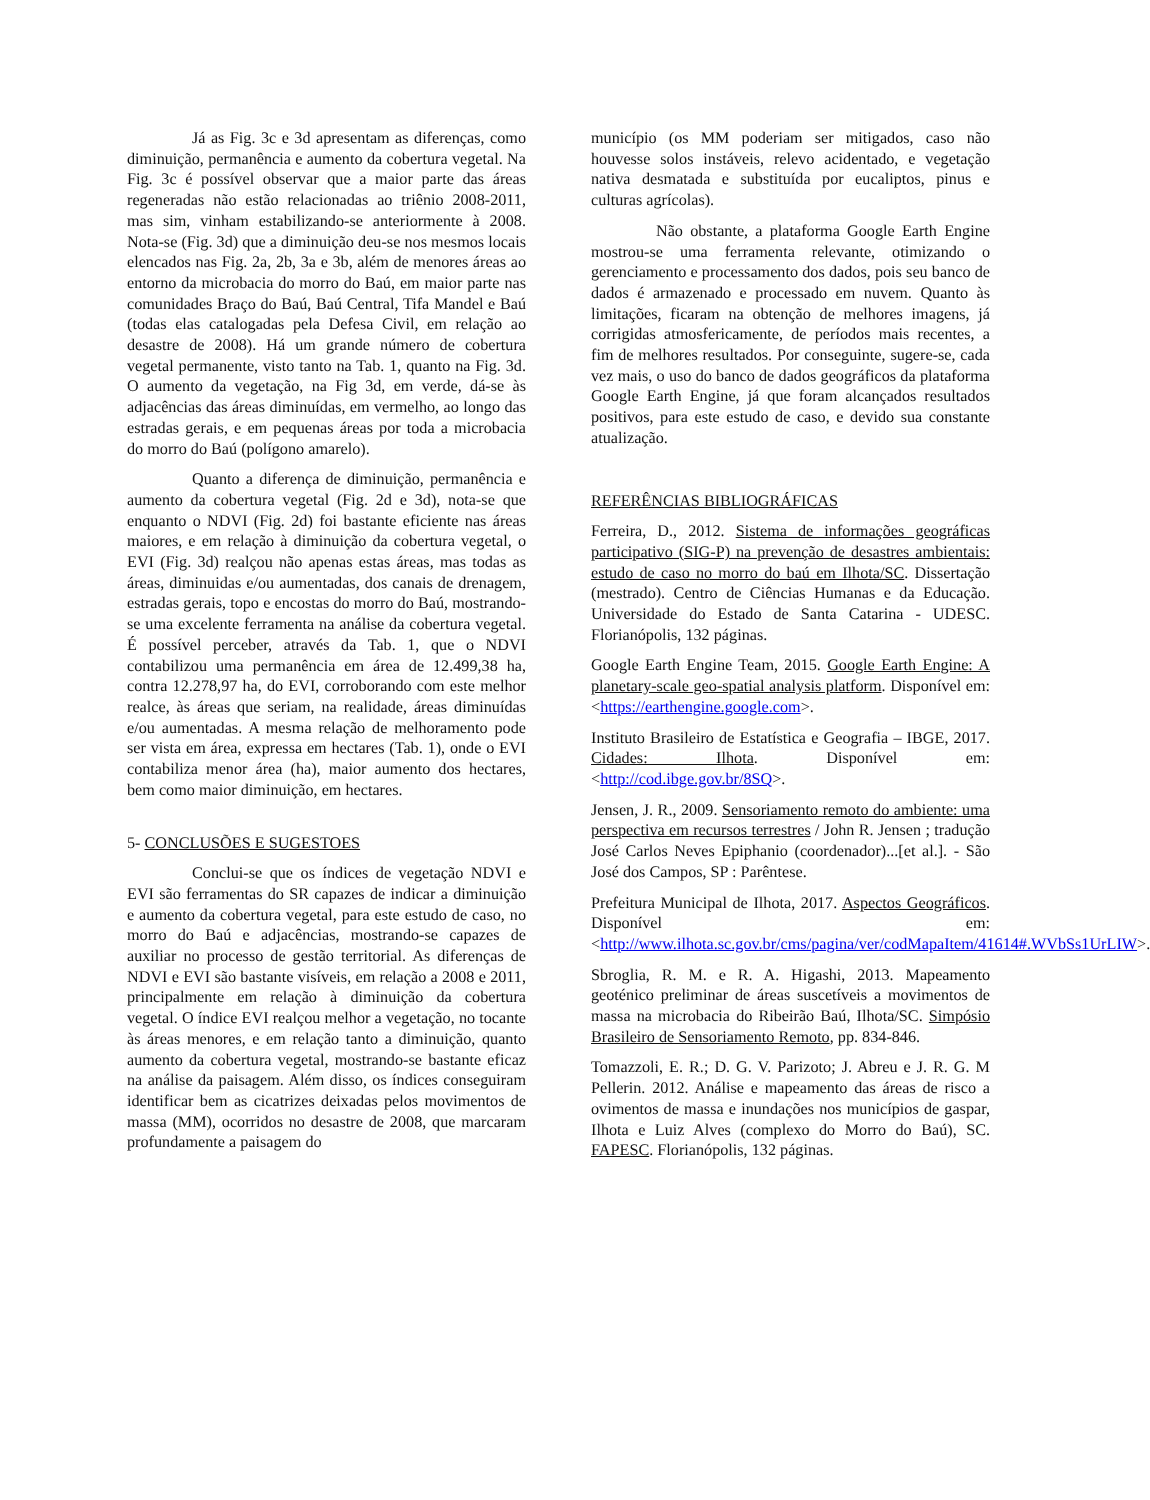Já as Fig. 3c e 3d apresentam as diferenças, como diminuição, permanência e aumento da cobertura vegetal. Na Fig. 3c é possível observar que a maior parte das áreas regeneradas não estão relacionadas ao triênio 2008-2011, mas sim, vinham estabilizando-se anteriormente à 2008. Nota-se (Fig. 3d) que a diminuição deu-se nos mesmos locais elencados nas Fig. 2a, 2b, 3a e 3b, além de menores áreas ao entorno da microbacia do morro do Baú, em maior parte nas comunidades Braço do Baú, Baú Central, Tifa Mandel e Baú (todas elas catalogadas pela Defesa Civil, em relação ao desastre de 2008). Há um grande número de cobertura vegetal permanente, visto tanto na Tab. 1, quanto na Fig. 3d. O aumento da vegetação, na Fig 3d, em verde, dá-se às adjacências das áreas diminuídas, em vermelho, ao longo das estradas gerais, e em pequenas áreas por toda a microbacia do morro do Baú (polígono amarelo).
Quanto a diferença de diminuição, permanência e aumento da cobertura vegetal (Fig. 2d e 3d), nota-se que enquanto o NDVI (Fig. 2d) foi bastante eficiente nas áreas maiores, e em relação à diminuição da cobertura vegetal, o EVI (Fig. 3d) realçou não apenas estas áreas, mas todas as áreas, diminuidas e/ou aumentadas, dos canais de drenagem, estradas gerais, topo e encostas do morro do Baú, mostrando-se uma excelente ferramenta na análise da cobertura vegetal. É possível perceber, através da Tab. 1, que o NDVI contabilizou uma permanência em área de 12.499,38 ha, contra 12.278,97 ha, do EVI, corroborando com este melhor realce, às áreas que seriam, na realidade, áreas diminuídas e/ou aumentadas. A mesma relação de melhoramento pode ser vista em área, expressa em hectares (Tab. 1), onde o EVI contabiliza menor área (ha), maior aumento dos hectares, bem como maior diminuição, em hectares.
5- CONCLUSÕES E SUGESTOES
Conclui-se que os índices de vegetação NDVI e EVI são ferramentas do SR capazes de indicar a diminuição e aumento da cobertura vegetal, para este estudo de caso, no morro do Baú e adjacências, mostrando-se capazes de auxiliar no processo de gestão territorial. As diferenças de NDVI e EVI são bastante visíveis, em relação a 2008 e 2011, principalmente em relação à diminuição da cobertura vegetal. O índice EVI realçou melhor a vegetação, no tocante às áreas menores, e em relação tanto a diminuição, quanto aumento da cobertura vegetal, mostrando-se bastante eficaz na análise da paisagem. Além disso, os índices conseguiram identificar bem as cicatrizes deixadas pelos movimentos de massa (MM), ocorridos no desastre de 2008, que marcaram profundamente a paisagem do
município (os MM poderiam ser mitigados, caso não houvesse solos instáveis, relevo acidentado, e vegetação nativa desmatada e substituída por eucaliptos, pinus e culturas agrícolas).
Não obstante, a plataforma Google Earth Engine mostrou-se uma ferramenta relevante, otimizando o gerenciamento e processamento dos dados, pois seu banco de dados é armazenado e processado em nuvem. Quanto às limitações, ficaram na obtenção de melhores imagens, já corrigidas atmosfericamente, de períodos mais recentes, a fim de melhores resultados. Por conseguinte, sugere-se, cada vez mais, o uso do banco de dados geográficos da plataforma Google Earth Engine, já que foram alcançados resultados positivos, para este estudo de caso, e devido sua constante atualização.
REFERÊNCIAS BIBLIOGRÁFICAS
Ferreira, D., 2012. Sistema de informações geográficas participativo (SIG-P) na prevenção de desastres ambientais: estudo de caso no morro do baú em Ilhota/SC. Dissertação (mestrado). Centro de Ciências Humanas e da Educação. Universidade do Estado de Santa Catarina - UDESC. Florianópolis, 132 páginas.
Google Earth Engine Team, 2015. Google Earth Engine: A planetary-scale geo-spatial analysis platform. Disponível em: <https://earthengine.google.com>.
Instituto Brasileiro de Estatística e Geografia – IBGE, 2017. Cidades: Ilhota. Disponível em: <http://cod.ibge.gov.br/8SQ>.
Jensen, J. R., 2009. Sensoriamento remoto do ambiente: uma perspectiva em recursos terrestres / John R. Jensen ; tradução José Carlos Neves Epiphanio (coordenador)...[et al.]. - São José dos Campos, SP : Parêntese.
Prefeitura Municipal de Ilhota, 2017. Aspectos Geográficos. Disponível em: <http://www.ilhota.sc.gov.br/cms/pagina/ver/codMapaItem/41614#.WVbSs1UrLIW>.
Sbroglia, R. M. e R. A. Higashi, 2013. Mapeamento geoténico preliminar de áreas suscetíveis a movimentos de massa na microbacia do Ribeirão Baú, Ilhota/SC. Simpósio Brasileiro de Sensoriamento Remoto, pp. 834-846.
Tomazzoli, E. R.; D. G. V. Parizoto; J. Abreu e J. R. G. M Pellerin. 2012. Análise e mapeamento das áreas de risco a ovimentos de massa e inundações nos municípios de gaspar, Ilhota e Luiz Alves (complexo do Morro do Baú), SC. FAPESC. Florianópolis, 132 páginas.